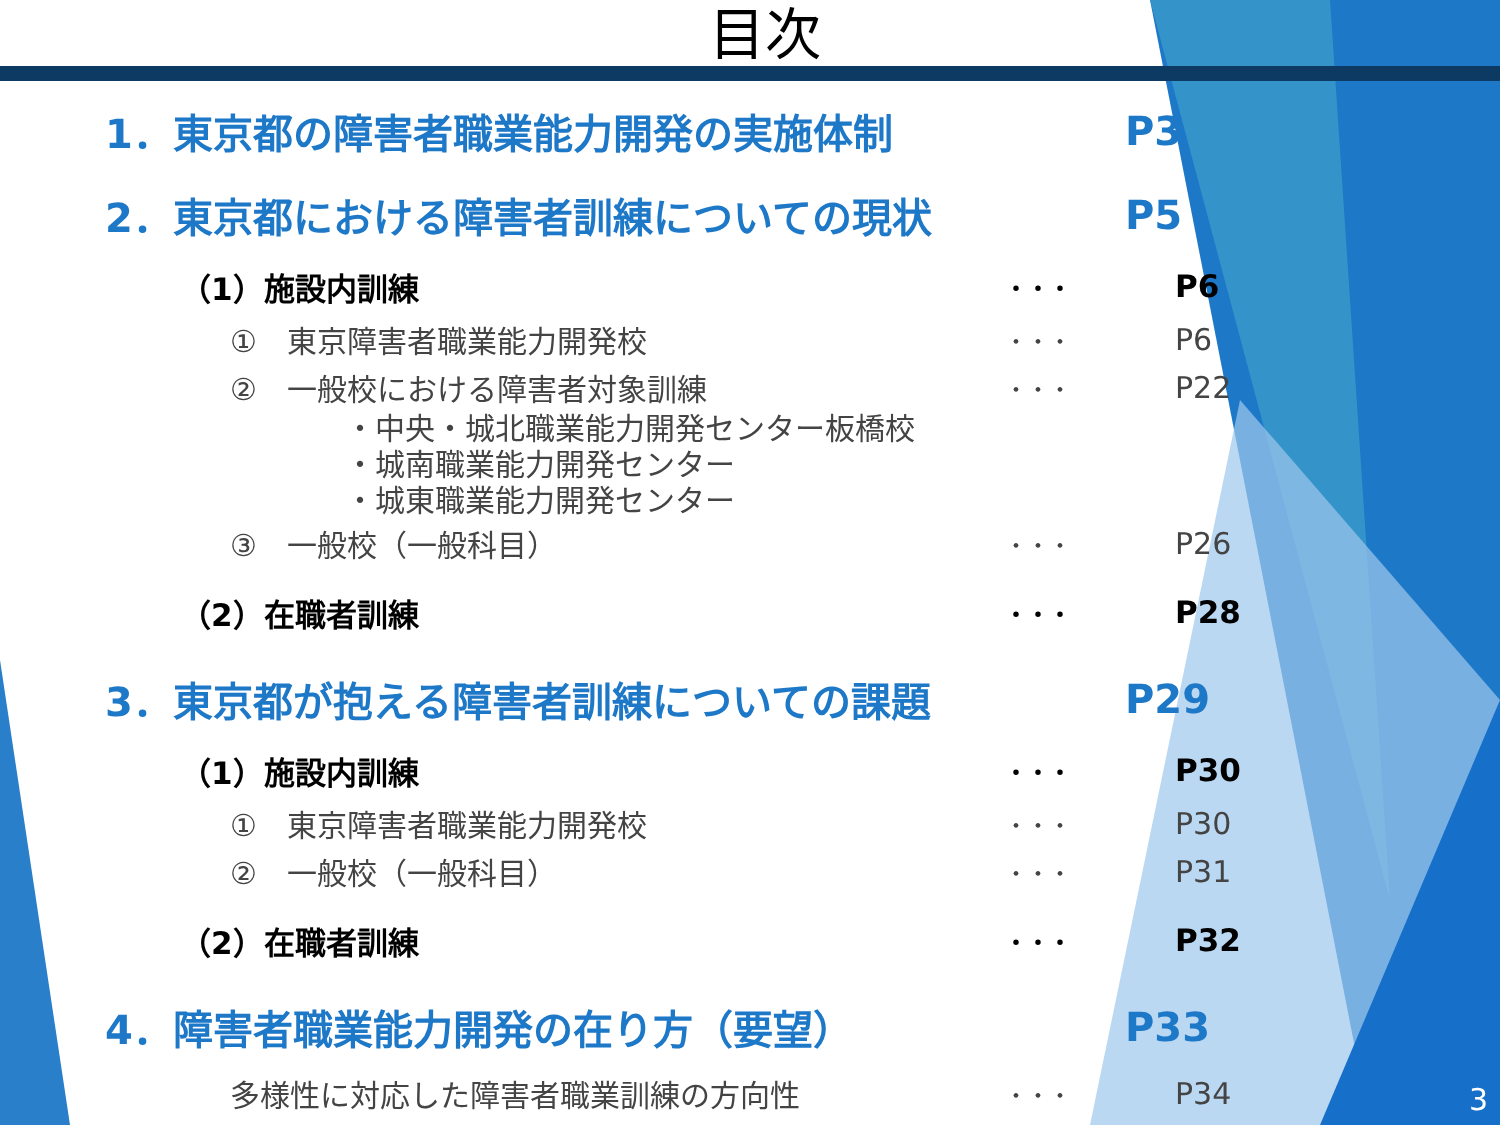目次
1．東京都の障害者職業能力開発の実施体制 P3
2．東京都における障害者訓練についての現状 P5
（1）施設内訓練 ・・・ P6
①　東京障害者職業能力開発校 ・・・ P6
②　一般校における障害者対象訓練 ・・・ P22
・中央・城北職業能力開発センター板橋校
・城南職業能力開発センター
・城東職業能力開発センター
③　一般校（一般科目） ・・・ P26
（2）在職者訓練 ・・・ P28
3．東京都が抱える障害者訓練についての課題 P29
（1）施設内訓練 ・・・ P30
①　東京障害者職業能力開発校 ・・・ P30
②　一般校（一般科目） ・・・ P31
（2）在職者訓練 ・・・ P32
4．障害者職業能力開発の在り方（要望） P33
多様性に対応した障害者職業訓練の方向性 ・・・ P34
3